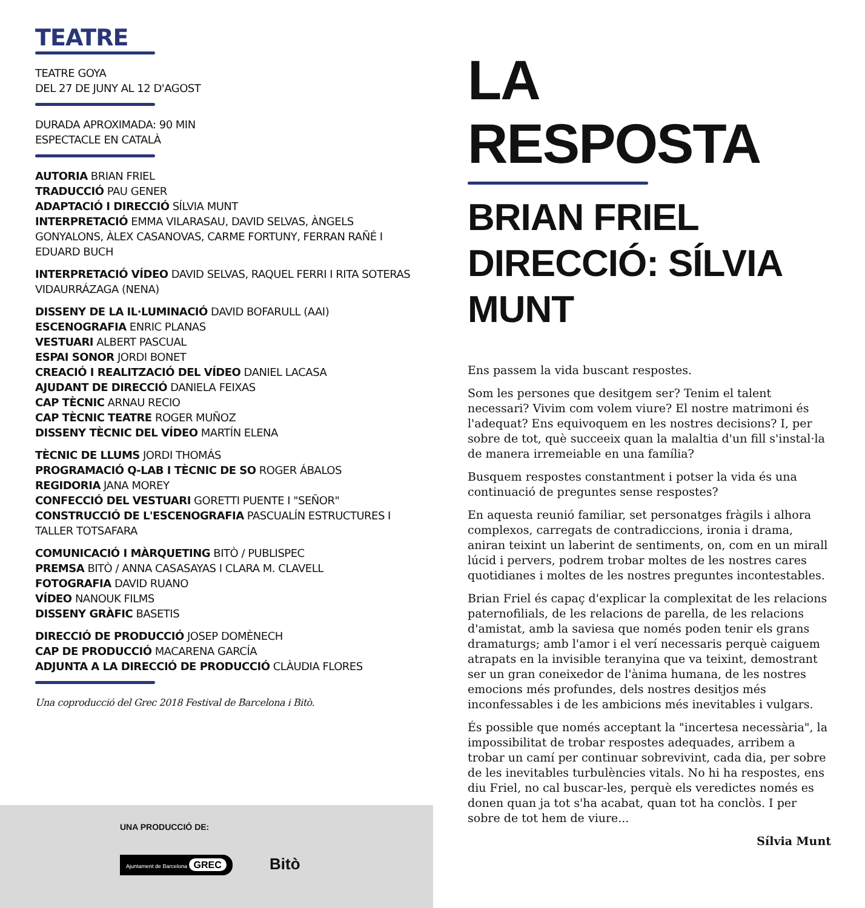TEATRE
TEATRE GOYA
DEL 27 DE JUNY AL 12 D'AGOST
DURADA APROXIMADA: 90 MIN
ESPECTACLE EN CATALÀ
AUTORIA BRIAN FRIEL
TRADUCCIÓ PAU GENER
ADAPTACIÓ I DIRECCIÓ SÍLVIA MUNT
INTERPRETACIÓ EMMA VILARASAU, DAVID SELVAS, ÀNGELS GONYALONS, ÀLEX CASANOVAS, CARME FORTUNY, FERRAN RAÑÉ I EDUARD BUCH
INTERPRETACIÓ VÍDEO DAVID SELVAS, RAQUEL FERRI I RITA SOTERAS VIDAURRÁZAGA (NENA)
DISSENY DE LA IL·LUMINACIÓ DAVID BOFARULL (AAI)
ESCENOGRAFIA ENRIC PLANAS
VESTUARI ALBERT PASCUAL
ESPAI SONOR JORDI BONET
CREACIÓ I REALITZACIÓ DEL VÍDEO DANIEL LACASA
AJUDANT DE DIRECCIÓ DANIELA FEIXAS
CAP TÈCNIC ARNAU RECIO
CAP TÈCNIC TEATRE ROGER MUÑOZ
DISSENY TÈCNIC DEL VÍDEO MARTÍN ELENA
TÈCNIC DE LLUMS JORDI THOMÁS
PROGRAMACIÓ Q-LAB I TÈCNIC DE SO ROGER ÁBALOS
REGIDORIA JANA MOREY
CONFECCIÓ DEL VESTUARI GORETTI PUENTE I "SEÑOR"
CONSTRUCCIÓ DE L'ESCENOGRAFIA PASCUALÍN ESTRUCTURES I TALLER TOTSAFARA
COMUNICACIÓ I MÀRQUETING BITÒ / PUBLISPEC
PREMSA BITÒ / ANNA CASASAYAS I CLARA M. CLAVELL
FOTOGRAFIA DAVID RUANO
VÍDEO NANOUK FILMS
DISSENY GRÀFIC BASETIS
DIRECCIÓ DE PRODUCCIÓ JOSEP DOMÈNECH
CAP DE PRODUCCIÓ MACARENA GARCÍA
ADJUNTA A LA DIRECCIÓ DE PRODUCCIÓ CLÀUDIA FLORES
Una coproducció del Grec 2018 Festival de Barcelona i Bitò.
LA RESPOSTA
BRIAN FRIEL
DIRECCIÓ: SÍLVIA MUNT
Ens passem la vida buscant respostes.
Som les persones que desitgem ser? Tenim el talent necessari? Vivim com volem viure? El nostre matrimoni és l'adequat? Ens equivoquem en les nostres decisions? I, per sobre de tot, què succeeix quan la malaltia d'un fill s'instal·la de manera irremeiable en una família?
Busquem respostes constantment i potser la vida és una continuació de preguntes sense respostes?
En aquesta reunió familiar, set personatges fràgils i alhora complexos, carregats de contradiccions, ironia i drama, aniran teixint un laberint de sentiments, on, com en un mirall lúcid i pervers, podrem trobar moltes de les nostres cares quotidianes i moltes de les nostres preguntes incontestables.
Brian Friel és capaç d'explicar la complexitat de les relacions paternofilials, de les relacions de parella, de les relacions d'amistat, amb la saviesa que només poden tenir els grans dramaturgs; amb l'amor i el verí necessaris perquè caiguem atrapats en la invisible teranyina que va teixint, demostrant ser un gran coneixedor de l'ànima humana, de les nostres emocions més profundes, dels nostres desitjos més inconfessables i de les ambicions més inevitables i vulgars.
És possible que només acceptant la "incertesa necessària", la impossibilitat de trobar respostes adequades, arribem a trobar un camí per continuar sobrevivint, cada dia, per sobre de les inevitables turbulències vitals. No hi ha respostes, ens diu Friel, no cal buscar-les, perquè els veredictes només es donen quan ja tot s'ha acabat, quan tot ha conclòs. I per sobre de tot hem de viure...
Sílvia Munt
UNA PRODUCCIÓ DE:
Ajuntament de Barcelona GREC Bitò